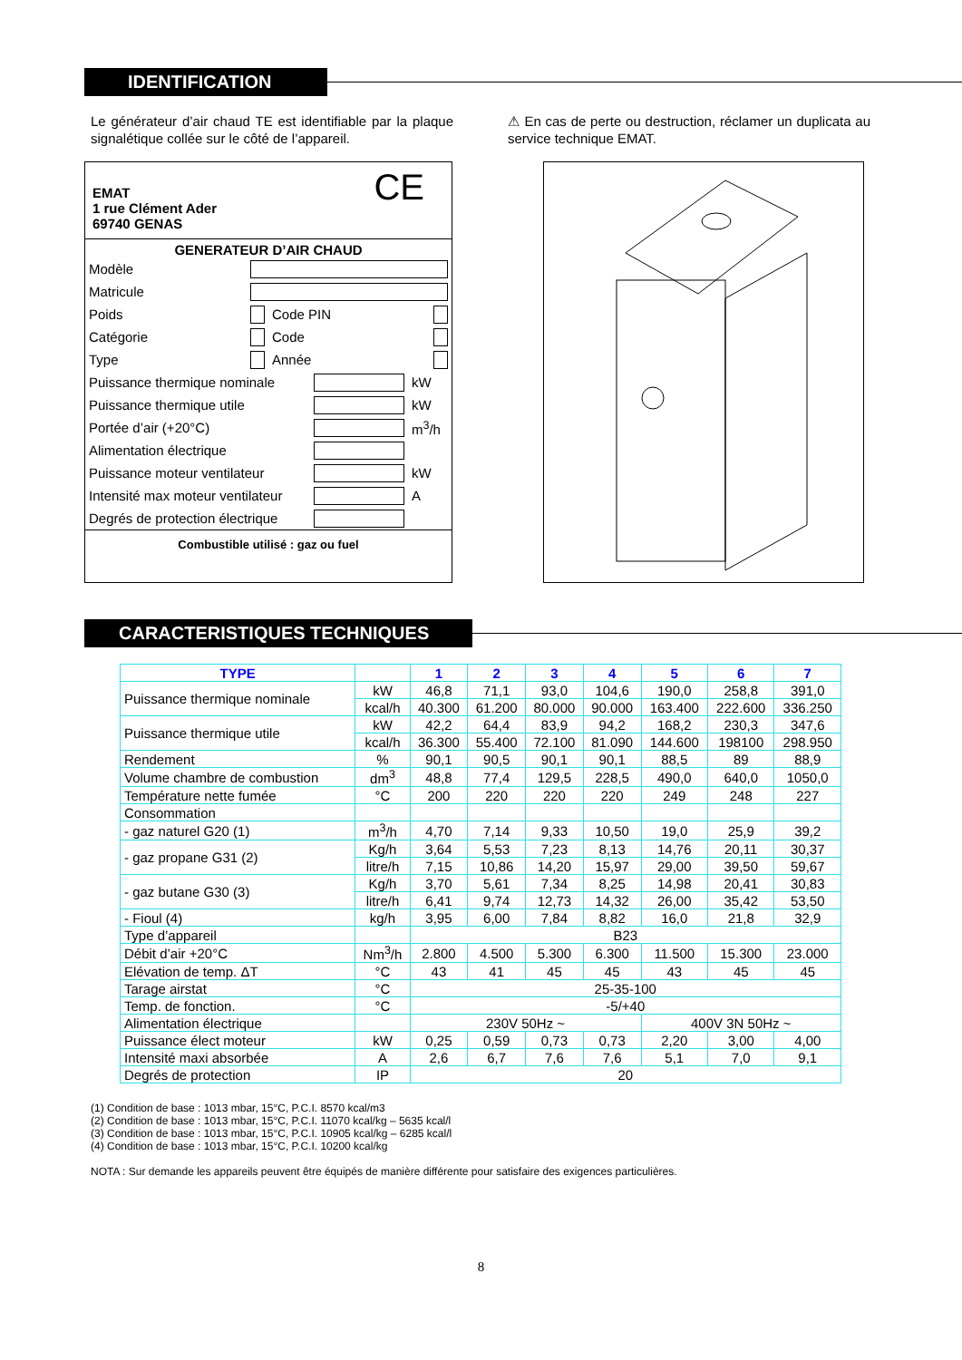IDENTIFICATION
Le générateur d’air chaud TE est identifiable par la plaque signalétique collée sur le côté de l’appareil.
⚠ En cas de perte ou destruction, réclamer un duplicata au service technique EMAT.
CE
EMAT
1 rue Clément Ader
69740 GENAS
GENERATEUR D’AIR CHAUD
| Modèle | | | |
| Matricule | | | |
| Poids | | Code PIN | |
| Catégorie | | Code | |
| Type | | Année | |
| Puissance thermique nominale | | kW |
| Puissance thermique utile | | kW |
| Portée d’air (+20°C) | | m<sup>3</sup>/h |
| Alimentation électrique | | |
| Puissance moteur ventilateur | | kW |
| Intensité max moteur ventilateur | | A |
| Degrés de protection électrique | | |
Combustible utilisé : gaz ou fuel
CARACTERISTIQUES TECHNIQUES
| TYPE | | 1 | 2 | 3 | 4 | 5 | 6 | 7 |
| --- | --- | --- | --- | --- | --- | --- | --- | --- |
| Puissance thermique nominale | kW | 46,8 | 71,1 | 93,0 | 104,6 | 190,0 | 258,8 | 391,0 |
| | kcal/h | 40.300 | 61.200 | 80.000 | 90.000 | 163.400 | 222.600 | 336.250 |
| Puissance thermique utile | kW | 42,2 | 64,4 | 83,9 | 94,2 | 168,2 | 230,3 | 347,6 |
| | kcal/h | 36.300 | 55.400 | 72.100 | 81.090 | 144.600 | 198100 | 298.950 |
| Rendement | % | 90,1 | 90,5 | 90,1 | 90,1 | 88,5 | 89 | 88,9 |
| Volume chambre de combustion | dm<sup>3</sup> | 48,8 | 77,4 | 129,5 | 228,5 | 490,0 | 640,0 | 1050,0 |
| Température nette fumée | °C | 200 | 220 | 220 | 220 | 249 | 248 | 227 |
| Consommation | | | | | | | | |
| - gaz naturel G20 (1) | m<sup>3</sup>/h | 4,70 | 7,14 | 9,33 | 10,50 | 19,0 | 25,9 | 39,2 |
| - gaz propane G31 (2) | Kg/h | 3,64 | 5,53 | 7,23 | 8,13 | 14,76 | 20,11 | 30,37 |
| | litre/h | 7,15 | 10,86 | 14,20 | 15,97 | 29,00 | 39,50 | 59,67 |
| - gaz butane G30 (3) | Kg/h | 3,70 | 5,61 | 7,34 | 8,25 | 14,98 | 20,41 | 30,83 |
| | litre/h | 6,41 | 9,74 | 12,73 | 14,32 | 26,00 | 35,42 | 53,50 |
| - Fioul (4) | kg/h | 3,95 | 6,00 | 7,84 | 8,82 | 16,0 | 21,8 | 32,9 |
| Type d’appareil | | B23 | | | | | | |
| Débit d’air +20°C | Nm<sup>3</sup>/h | 2.800 | 4.500 | 5.300 | 6.300 | 11.500 | 15.300 | 23.000 |
| Elévation de temp. ΔT | °C | 43 | 41 | 45 | 45 | 43 | 45 | 45 |
| Tarage airstat | °C | 25-35-100 | | | | | | |
| Temp. de fonction. | °C | -5/+40 | | | | | | |
| Alimentation électrique | | 230V 50Hz ~ | | | | 400V 3N 50Hz ~ | | |
| Puissance élect moteur | kW | 0,25 | 0,59 | 0,73 | 0,73 | 2,20 | 3,00 | 4,00 |
| Intensité maxi absorbée | A | 2,6 | 6,7 | 7,6 | 7,6 | 5,1 | 7,0 | 9,1 |
| Degrés de protection | IP | 20 | | | | | | |
(1) Condition de base : 1013 mbar, 15°C, P.C.I. 8570 kcal/m3
(2) Condition de base : 1013 mbar, 15°C, P.C.I. 11070 kcal/kg – 5635 kcal/l
(3) Condition de base : 1013 mbar, 15°C, P.C.I. 10905 kcal/kg – 6285 kcal/l
(4) Condition de base : 1013 mbar, 15°C, P.C.I. 10200 kcal/kg
NOTA : Sur demande les appareils peuvent être équipés de manière différente pour satisfaire des exigences particulières.
8